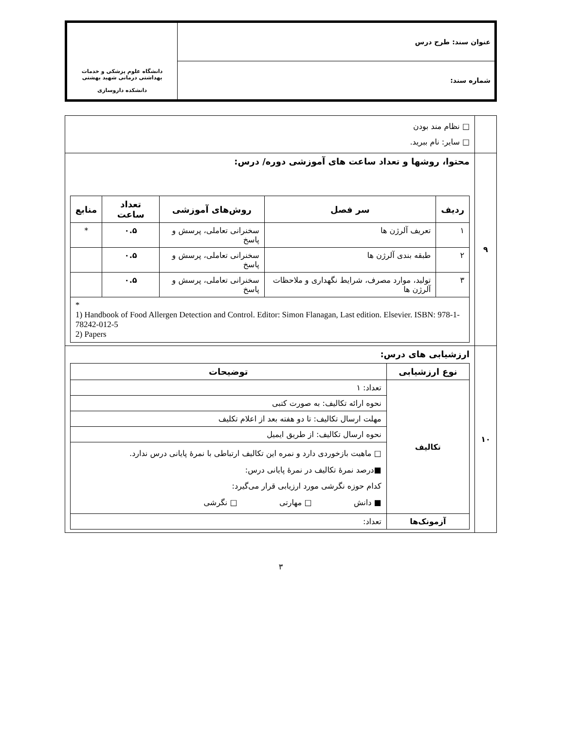| عنوان سند: طرح درس | دانشگاه علوم پزشکی و خدمات بهداشتی درمانی شهید بهشتی دانشکده داروسازی |
| شماره سند: | |
| | □ نظام مند بودن □ سایر: نام ببرید. |
| ۹ | محتوا، روشها و تعداد ساعت های آموزشی دوره/ درس: / ردیف / سر فصل / روش‌های آموزشی / تعداد ساعت / منابع / / --- / --- / --- / --- / --- / / ۱ / تعریف آلرژن ها / سخنرانی تعاملی، پرسش و پاسخ / ۰.۵ / * / / ۲ / طبقه بندی آلرژن ها / سخنرانی تعاملی، پرسش و پاسخ / ۰.۵ / / / ۳ / تولید، موارد مصرف، شرایط نگهداری و ملاحظات آلرژن ها / سخنرانی تعاملی، پرسش و پاسخ / ۰.۵ / / / * 1) Handbook of Food Allergen Detection and Control. Editor: Simon Flanagan, Last edition. Elsevier. ISBN: 978-1-78242-012-5 2) Papers / / / / / |
| ۱۰ | ارزشیابی های درس: / نوع ارزشیابی / توضیحات / / --- / --- / / تکالیف / تعداد: ۱ / / / نحوه ارائه تکالیف: به صورت کتبی / / / مهلت ارسال تکالیف: تا دو هفته بعد از اعلام تکلیف / / / نحوه ارسال تکالیف: از طریق ایمیل / / / □ ماهیت بازخوردی دارد و نمره این تکالیف ارتباطی با نمرهٔ پایانی درس ندارد. ■درصد نمرهٔ تکالیف در نمرهٔ پایانی درس: کدام حوزه نگرشی مورد ارزیابی قرار می‌گیرد: ■ دانش □ مهارتی □ نگرشی / / آزمونک‌ها / تعداد: / |
۳